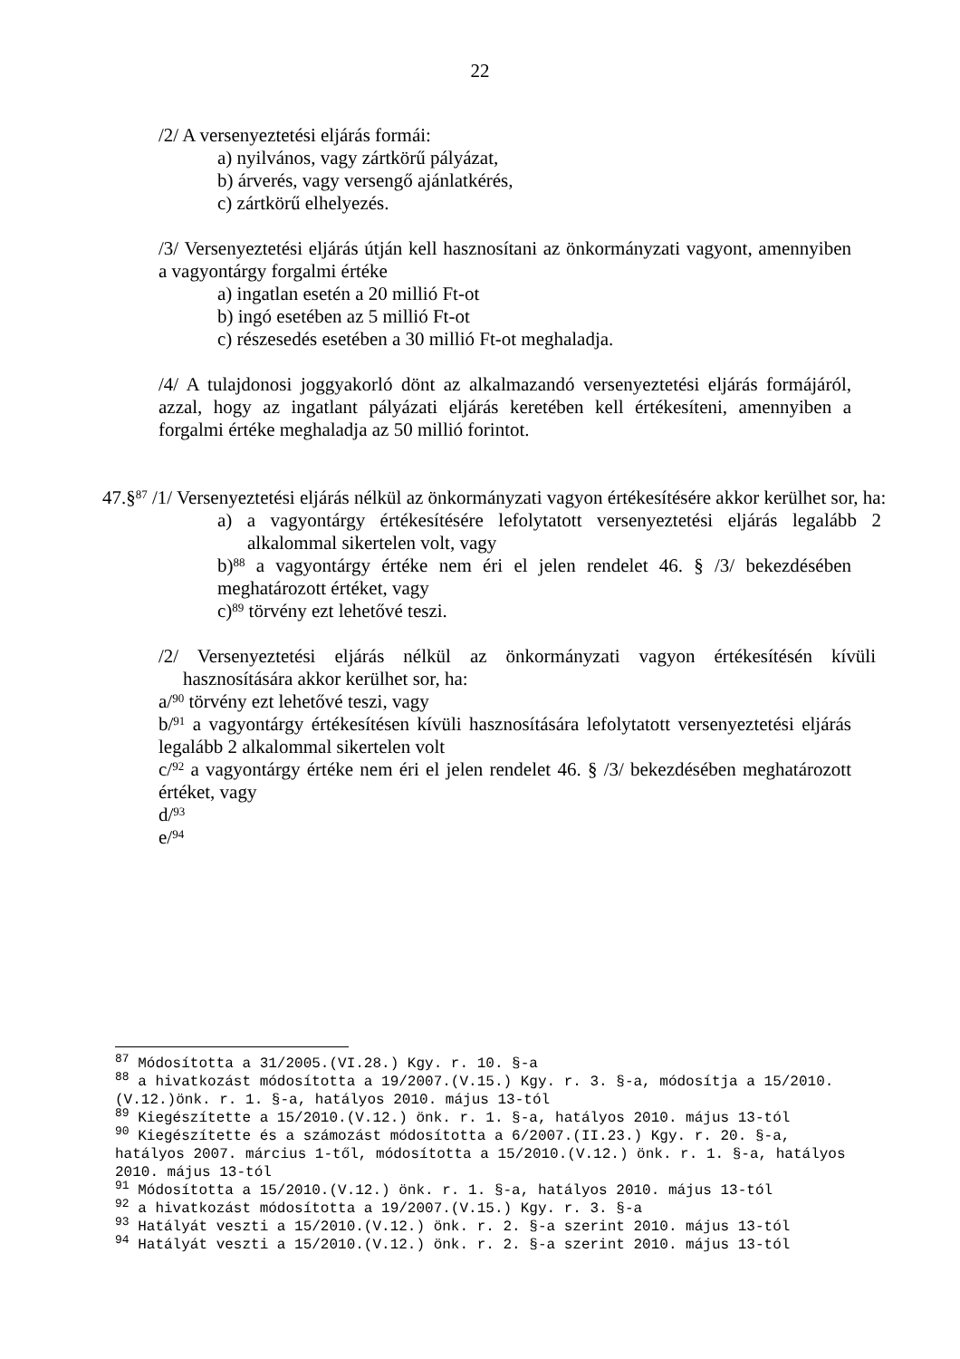22
/2/ A versenyeztetési eljárás formái:
a) nyilvános, vagy zártkörű pályázat,
b) árverés, vagy versengő ajánlatkérés,
c) zártkörű elhelyezés.
/3/ Versenyeztetési eljárás útján kell hasznosítani az önkormányzati vagyont, amennyiben a vagyontárgy forgalmi értéke
a) ingatlan esetén a 20 millió Ft-ot
b) ingó esetében az 5 millió Ft-ot
c) részesedés esetében a 30 millió Ft-ot meghaladja.
/4/ A tulajdonosi joggyakorló dönt az alkalmazandó versenyeztetési eljárás formájáról, azzal, hogy az ingatlant pályázati eljárás keretében kell értékesíteni, amennyiben a forgalmi értéke meghaladja az 50 millió forintot.
47.§<sup>87</sup> /1/ Versenyeztetési eljárás nélkül az önkormányzati vagyon értékesítésére akkor kerülhet sor, ha:
a) a vagyontárgy értékesítésére lefolytatott versenyeztetési eljárás legalább 2 alkalommal sikertelen volt, vagy
b)<sup>88</sup> a vagyontárgy értéke nem éri el jelen rendelet 46. § /3/ bekezdésében meghatározott értéket, vagy
c)<sup>89</sup> törvény ezt lehetővé teszi.
/2/ Versenyeztetési eljárás nélkül az önkormányzati vagyon értékesítésén kívüli hasznosítására akkor kerülhet sor, ha:
a/<sup>90</sup> törvény ezt lehetővé teszi, vagy
b/<sup>91</sup> a vagyontárgy értékesítésen kívüli hasznosítására lefolytatott versenyeztetési eljárás legalább 2 alkalommal sikertelen volt
c/<sup>92</sup> a vagyontárgy értéke nem éri el jelen rendelet 46. § /3/ bekezdésében meghatározott értéket, vagy
d/<sup>93</sup>
e/<sup>94</sup>
<sup>87</sup> Módosította a 31/2005.(VI.28.) Kgy. r. 10. §-a
<sup>88</sup> a hivatkozást módosította a 19/2007.(V.15.) Kgy. r. 3. §-a, módosítja a 15/2010.(V.12.)önk. r. 1. §-a, hatályos 2010. május 13-tól
<sup>89</sup> Kiegészítette a 15/2010.(V.12.) önk. r. 1. §-a, hatályos 2010. május 13-tól
<sup>90</sup> Kiegészítette és a számozást módosította a 6/2007.(II.23.) Kgy. r. 20. §-a, hatályos 2007. március 1-től, módosította a 15/2010.(V.12.) önk. r. 1. §-a, hatályos 2010. május 13-tól
<sup>91</sup> Módosította a 15/2010.(V.12.) önk. r. 1. §-a, hatályos 2010. május 13-tól
<sup>92</sup> a hivatkozást módosította a 19/2007.(V.15.) Kgy. r. 3. §-a
<sup>93</sup> Hatályát veszti a 15/2010.(V.12.) önk. r. 2. §-a szerint 2010. május 13-tól
<sup>94</sup> Hatályát veszti a 15/2010.(V.12.) önk. r. 2. §-a szerint 2010. május 13-tól